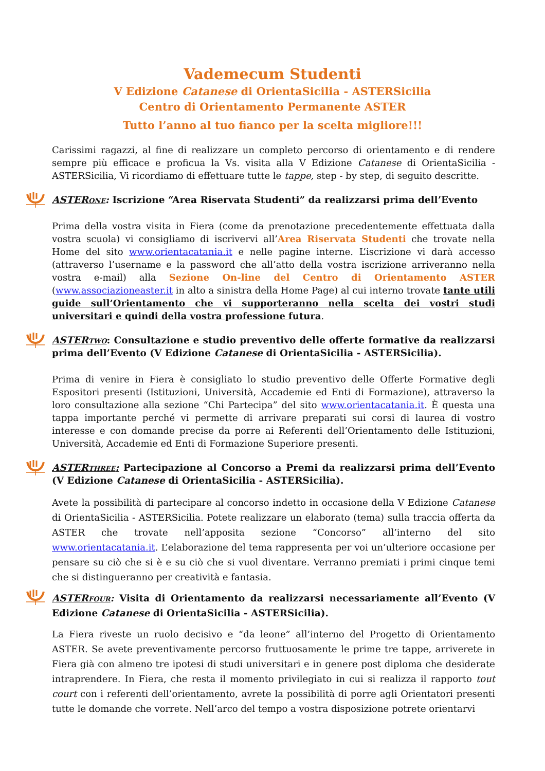Vademecum Studenti
V Edizione Catanese di OrientaSicilia - ASTERSicilia
Centro di Orientamento Permanente ASTER
Tutto l’anno al tuo fianco per la scelta migliore!!!
Carissimi ragazzi, al fine di realizzare un completo percorso di orientamento e di rendere sempre più efficace e proficua la Vs. visita alla V Edizione Catanese di OrientaSicilia - ASTERSicilia, Vi ricordiamo di effettuare tutte le tappe, step - by step, di seguito descritte.
ASTERone: Iscrizione “Area Riservata Studenti” da realizzarsi prima dell’Evento
Prima della vostra visita in Fiera (come da prenotazione precedentemente effettuata dalla vostra scuola) vi consigliamo di iscrivervi all’Area Riservata Studenti che trovate nella Home del sito www.orientacatania.it e nelle pagine interne. L’iscrizione vi darà accesso (attraverso l’username e la password che all’atto della vostra iscrizione arriveranno nella vostra e-mail) alla Sezione On-line del Centro di Orientamento ASTER (www.associazioneaster.it in alto a sinistra della Home Page) al cui interno trovate tante utili guide sull’Orientamento che vi supporteranno nella scelta dei vostri studi universitari e quindi della vostra professione futura.
ASTERtwo: Consultazione e studio preventivo delle offerte formative da realizzarsi prima dell’Evento (V Edizione Catanese di OrientaSicilia - ASTERSicilia).
Prima di venire in Fiera è consigliato lo studio preventivo delle Offerte Formative degli Espositori presenti (Istituzioni, Università, Accademie ed Enti di Formazione), attraverso la loro consultazione alla sezione “Chi Partecipa” del sito www.orientacatania.it. È questa una tappa importante perché vi permette di arrivare preparati sui corsi di laurea di vostro interesse e con domande precise da porre ai Referenti dell’Orientamento delle Istituzioni, Università, Accademie ed Enti di Formazione Superiore presenti.
ASTERthree: Partecipazione al Concorso a Premi da realizzarsi prima dell’Evento (V Edizione Catanese di OrientaSicilia - ASTERSicilia).
Avete la possibilità di partecipare al concorso indetto in occasione della V Edizione Catanese di OrientaSicilia - ASTERSicilia. Potete realizzare un elaborato (tema) sulla traccia offerta da ASTER che trovate nell’apposita sezione “Concorso” all’interno del sito www.orientacatania.it. L’elaborazione del tema rappresenta per voi un’ulteriore occasione per pensare su ciò che si è e su ciò che si vuol diventare. Verranno premiati i primi cinque temi che si distingueranno per creatività e fantasia.
ASTERfour: Visita di Orientamento da realizzarsi necessariamente all’Evento (V Edizione Catanese di OrientaSicilia - ASTERSicilia).
La Fiera riveste un ruolo decisivo e “da leone” all’interno del Progetto di Orientamento ASTER. Se avete preventivamente percorso fruttuosamente le prime tre tappe, arriverete in Fiera già con almeno tre ipotesi di studi universitari e in genere post diploma che desiderate intraprendere. In Fiera, che resta il momento privilegiato in cui si realizza il rapporto tout court con i referenti dell’orientamento, avrete la possibilità di porre agli Orientatori presenti tutte le domande che vorrete. Nell’arco del tempo a vostra disposizione potrete orientarvi